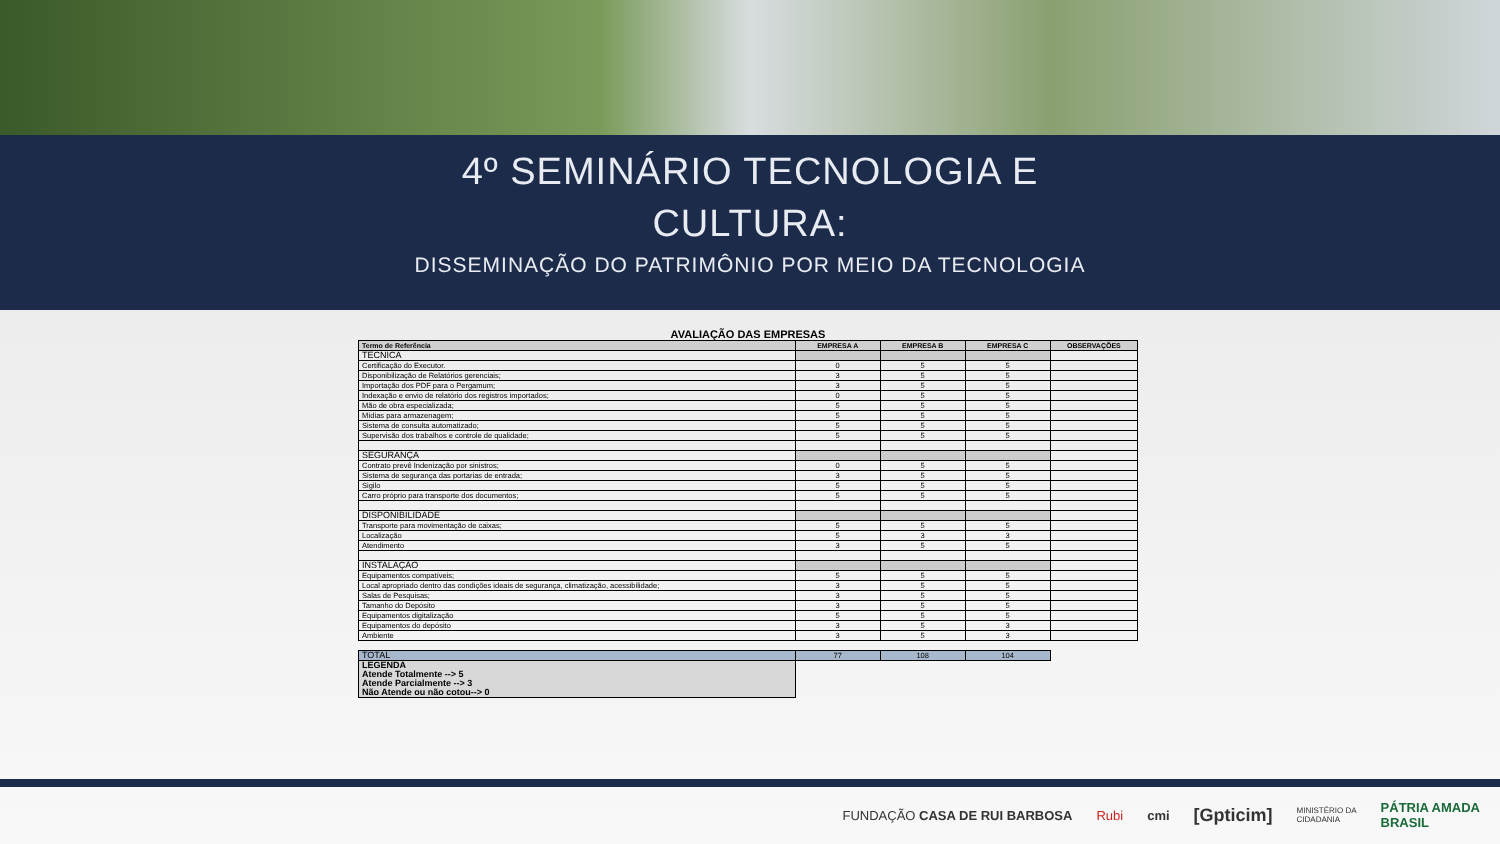4º SEMINÁRIO TECNOLOGIA E
CULTURA:
DISSEMINAÇÃO DO PATRIMÔNIO POR MEIO DA TECNOLOGIA
AVALIAÇÃO DAS EMPRESAS
| Termo de Referência | EMPRESA A | EMPRESA B | EMPRESA C | OBSERVAÇÕES |
| --- | --- | --- | --- | --- |
| TECNICA | | | | |
| Certificação do Executor. | 0 | 5 | 5 | |
| Disponibilização de Relatórios gerenciais; | 3 | 5 | 5 | |
| Importação dos PDF para o Pergamum; | 3 | 5 | 5 | |
| Indexação e envio de relatório dos registros importados; | 0 | 5 | 5 | |
| Mão de obra especializada; | 5 | 5 | 5 | |
| Mídias para armazenagem; | 5 | 5 | 5 | |
| Sistema de consulta automatizado; | 5 | 5 | 5 | |
| Supervisão dos trabalhos e controle de qualidade; | 5 | 5 | 5 | |
| SEGURANÇA | | | | |
| Contrato prevê Indenização por sinistros; | 0 | 5 | 5 | |
| Sistema de segurança das portarias de entrada; | 3 | 5 | 5 | |
| Sigilo | 5 | 5 | 5 | |
| Carro próprio para transporte dos documentos; | 5 | 5 | 5 | |
| DISPONIBILIDADE | | | | |
| Transporte para movimentação de caixas; | 5 | 5 | 5 | |
| Localização | 5 | 3 | 3 | |
| Atendimento | 3 | 5 | 5 | |
| INSTALAÇÃO | | | | |
| Equipamentos compatíveis; | 5 | 5 | 5 | |
| Local apropriado dentro das condições ideais de segurança, climatização, acessibilidade; | 3 | 5 | 5 | |
| Salas de Pesquisas; | 3 | 5 | 5 | |
| Tamanho do Depósito | 3 | 5 | 5 | |
| Equipamentos digitalização | 5 | 5 | 5 | |
| Equipamentos do depósito | 3 | 5 | 3 | |
| Ambiente | 3 | 5 | 3 | |
| TOTAL | 77 | 108 | 104 | |
| LEGENDA Atende Totalmente --> 5 Atende Parcialmente --> 3 Não Atende ou não cotou--> 0 | | | | |
FUNDAÇÃO CASA DE RUI BARBOSA Rubi cmi [Gpticim] MINISTÉRIO DA
CIDADANIA PÁTRIA AMADA
BRASIL